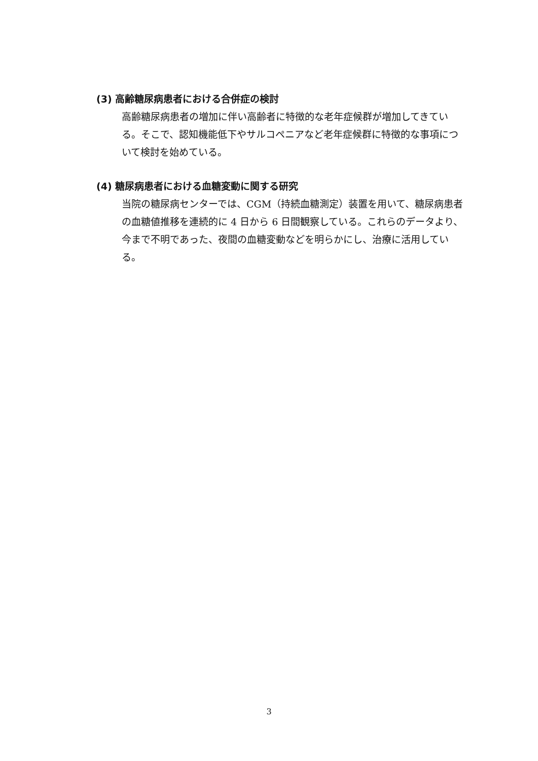(3) 高齢糖尿病患者における合併症の検討
高齢糖尿病患者の増加に伴い高齢者に特徴的な老年症候群が増加してきている。そこで、認知機能低下やサルコペニアなど老年症候群に特徴的な事項について検討を始めている。
(4) 糖尿病患者における血糖変動に関する研究
当院の糖尿病センターでは、CGM（持続血糖測定）装置を用いて、糖尿病患者の血糖値推移を連続的に 4 日から 6 日間観察している。これらのデータより、今まで不明であった、夜間の血糖変動などを明らかにし、治療に活用している。
3